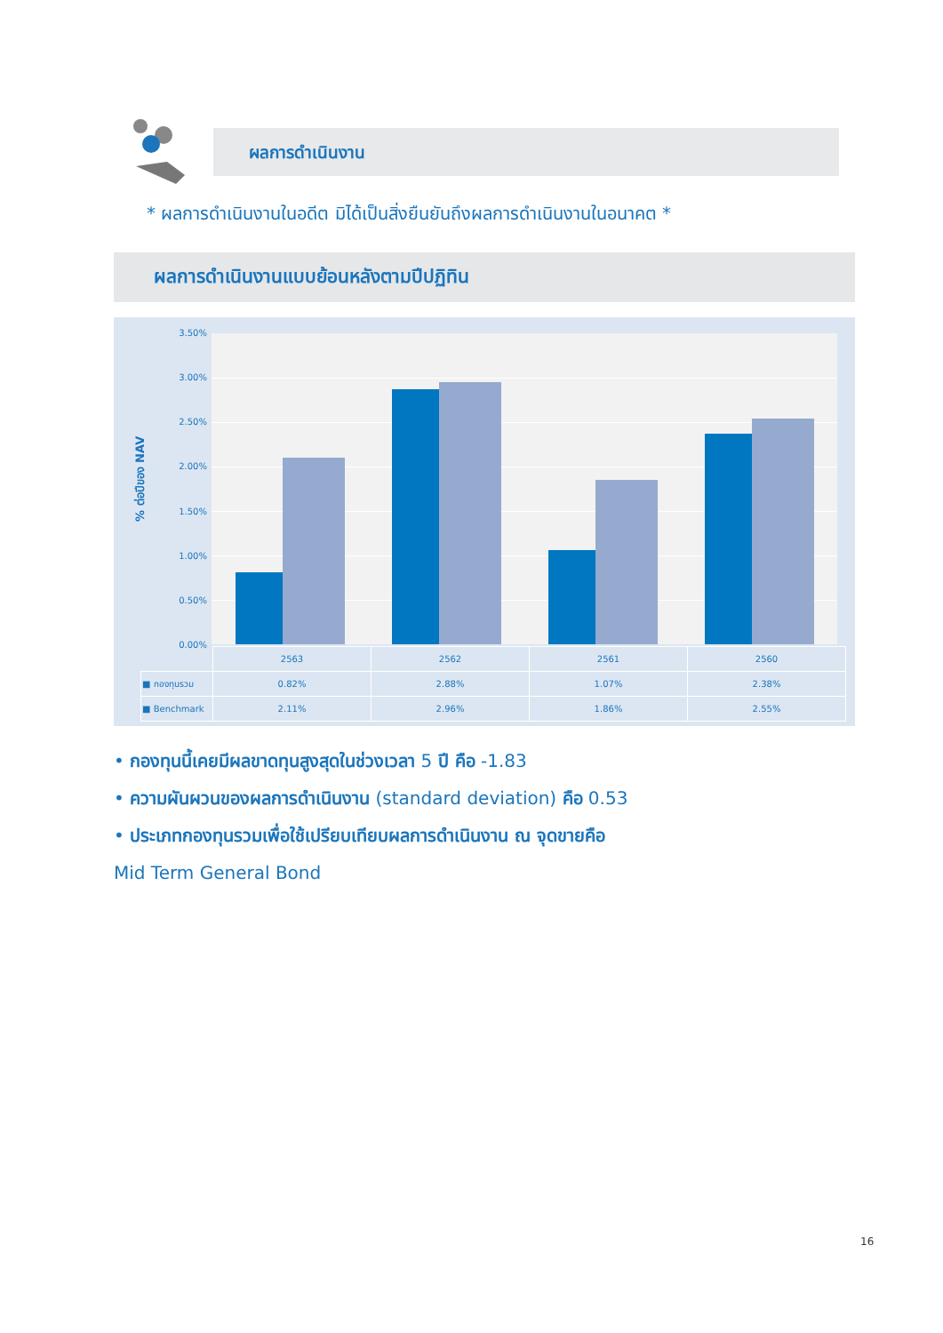ผลการดำเนินงาน
* ผลการดำเนินงานในอดีต มิได้เป็นสิ่งยืนยันถึงผลการดำเนินงานในอนาคต *
ผลการดำเนินงานแบบย้อนหลังตามปีปฏิทิน
% ต่อปีของ NAV
3.50%
3.00%
2.50%
2.00%
1.50%
1.00%
0.50%
0.00%
| | 2563 | 2562 | 2561 | 2560 |
| --- | --- | --- | --- | --- |
| ■ กองทุนรวม | 0.82% | 2.88% | 1.07% | 2.38% |
| ■ Benchmark | 2.11% | 2.96% | 1.86% | 2.55% |
• กองทุนนี้เคยมีผลขาดทุนสูงสุดในช่วงเวลา 5 ปี คือ -1.83
• ความผันผวนของผลการดำเนินงาน (standard deviation) คือ 0.53
• ประเภทกองทุนรวมเพื่อใช้เปรียบเทียบผลการดำเนินงาน ณ จุดขายคือ
Mid Term General Bond
16